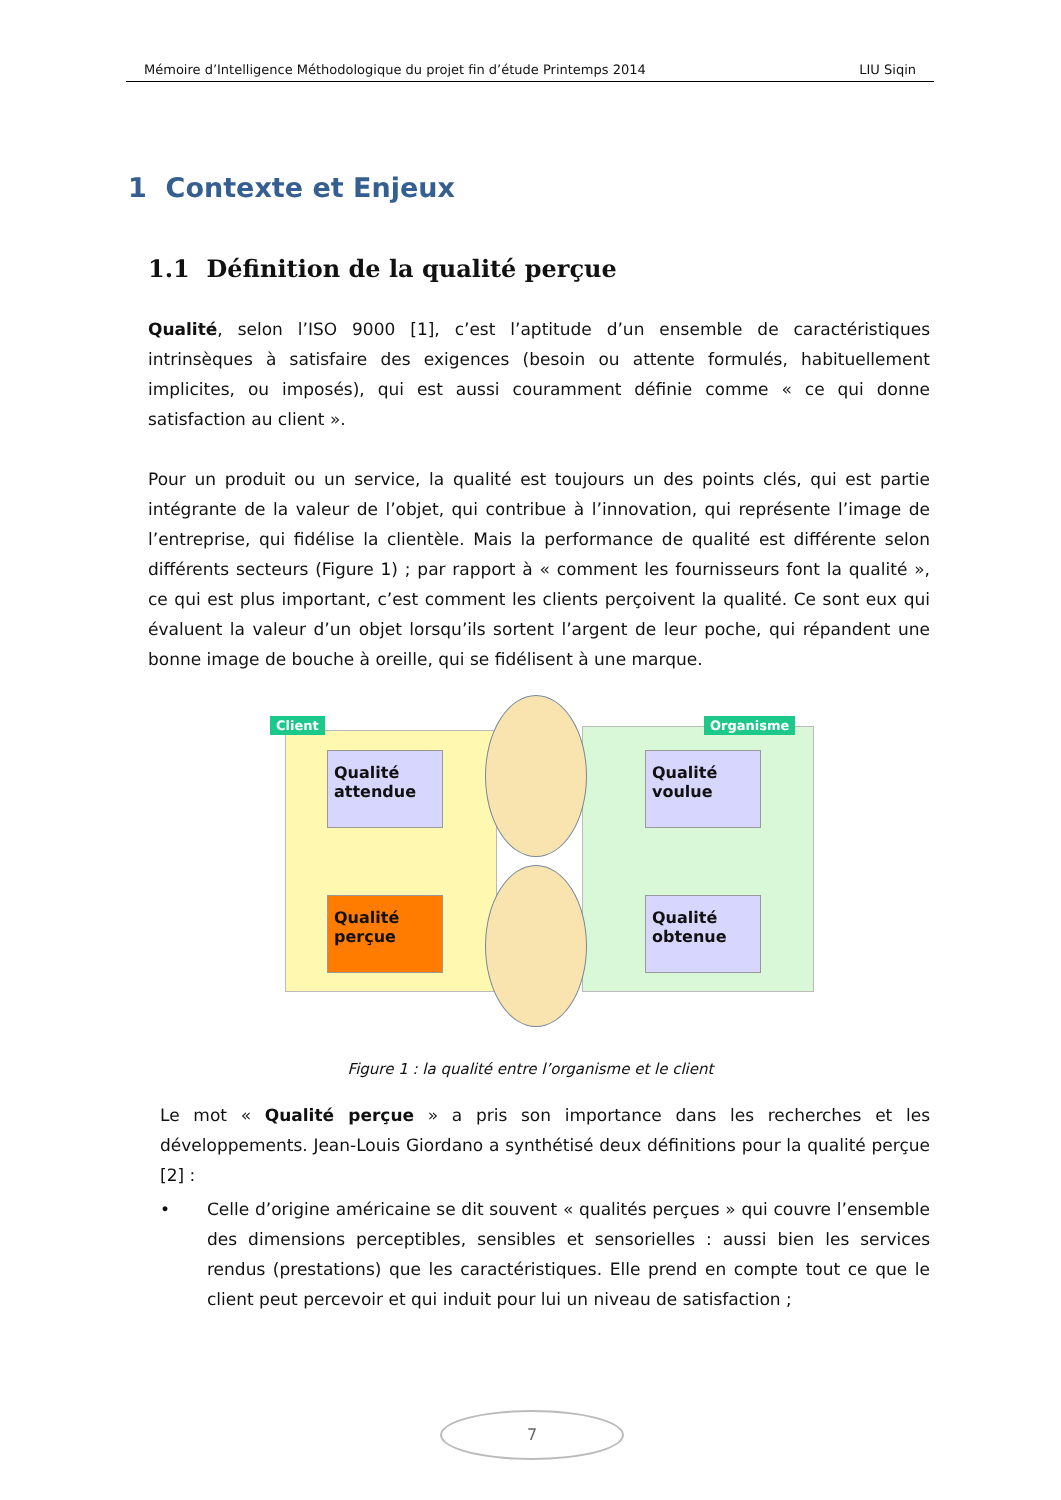Mémoire d’Intelligence Méthodologique du projet fin d’étude Printemps 2014 LIU Siqin
1 Contexte et Enjeux
1.1 Définition de la qualité perçue
Qualité, selon l’ISO 9000 [1], c’est l’aptitude d’un ensemble de caractéristiques intrinsèques à satisfaire des exigences (besoin ou attente formulés, habituellement implicites, ou imposés), qui est aussi couramment définie comme « ce qui donne satisfaction au client ».
Pour un produit ou un service, la qualité est toujours un des points clés, qui est partie intégrante de la valeur de l’objet, qui contribue à l’innovation, qui représente l’image de l’entreprise, qui fidélise la clientèle. Mais la performance de qualité est différente selon différents secteurs (Figure 1) ; par rapport à « comment les fournisseurs font la qualité », ce qui est plus important, c’est comment les clients perçoivent la qualité. Ce sont eux qui évaluent la valeur d’un objet lorsqu’ils sortent l’argent de leur poche, qui répandent une bonne image de bouche à oreille, qui se fidélisent à une marque.
Client Organisme
Qualité attendue
Qualité voulue
Qualité perçue
Qualité obtenue
Figure 1 : la qualité entre l’organisme et le client
Le mot « Qualité perçue » a pris son importance dans les recherches et les développements. Jean-Louis Giordano a synthétisé deux définitions pour la qualité perçue [2] :
• Celle d’origine américaine se dit souvent « qualités perçues » qui couvre l’ensemble des dimensions perceptibles, sensibles et sensorielles : aussi bien les services rendus (prestations) que les caractéristiques. Elle prend en compte tout ce que le client peut percevoir et qui induit pour lui un niveau de satisfaction ;
7